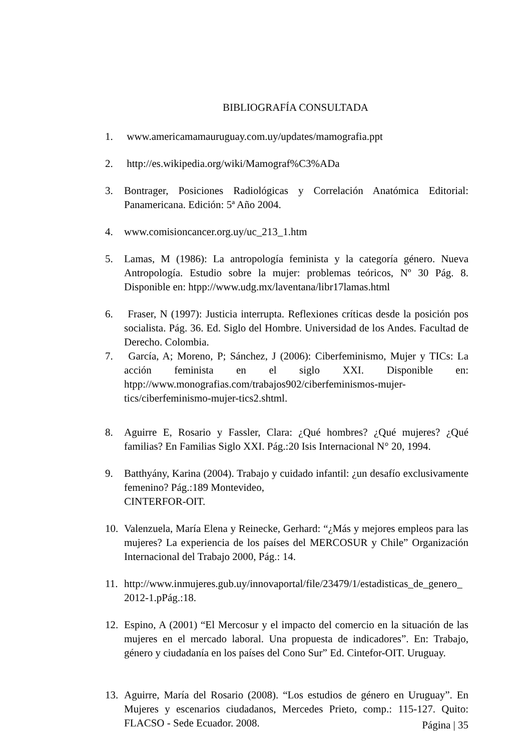BIBLIOGRAFÍA CONSULTADA
1. www.americamamauruguay.com.uy/updates/mamografia.ppt
2. http://es.wikipedia.org/wiki/Mamograf%C3%ADa
3. Bontrager, Posiciones Radiológicas y Correlación Anatómica Editorial: Panamericana. Edición: 5ª Año 2004.
4. www.comisioncancer.org.uy/uc_213_1.htm
5. Lamas, M (1986): La antropología feminista y la categoría género. Nueva Antropología. Estudio sobre la mujer: problemas teóricos, Nº 30 Pág. 8. Disponible en: htpp://www.udg.mx/laventana/libr17lamas.html
6. Fraser, N (1997): Justicia interrupta. Reflexiones críticas desde la posición pos socialista. Pág. 36. Ed. Siglo del Hombre. Universidad de los Andes. Facultad de Derecho. Colombia.
7. García, A; Moreno, P; Sánchez, J (2006): Ciberfeminismo, Mujer y TICs: La acción feminista en el siglo XXI. Disponible en: htpp://www.monografias.com/trabajos902/ciberfeminismos-mujer-tics/ciberfeminismo-mujer-tics2.shtml.
8. Aguirre E, Rosario y Fassler, Clara: ¿Qué hombres? ¿Qué mujeres? ¿Qué familias? En Familias Siglo XXI. Pág.:20 Isis Internacional N° 20, 1994.
9. Batthyány, Karina (2004). Trabajo y cuidado infantil: ¿un desafío exclusivamente femenino? Pág.:189 Montevideo,
CINTERFOR-OIT.
10. Valenzuela, María Elena y Reinecke, Gerhard: “¿Más y mejores empleos para las mujeres? La experiencia de los países del MERCOSUR y Chile” Organización Internacional del Trabajo 2000, Pág.: 14.
11. http://www.inmujeres.gub.uy/innovaportal/file/23479/1/estadisticas_de_genero_ 2012-1.pPág.:18.
12. Espino, A (2001) “El Mercosur y el impacto del comercio en la situación de las mujeres en el mercado laboral. Una propuesta de indicadores”. En: Trabajo, género y ciudadanía en los países del Cono Sur” Ed. Cintefor-OIT. Uruguay.
13. Aguirre, María del Rosario (2008). “Los estudios de género en Uruguay”. En Mujeres y escenarios ciudadanos, Mercedes Prieto, comp.: 115-127. Quito: FLACSO - Sede Ecuador. 2008.
Página | 35